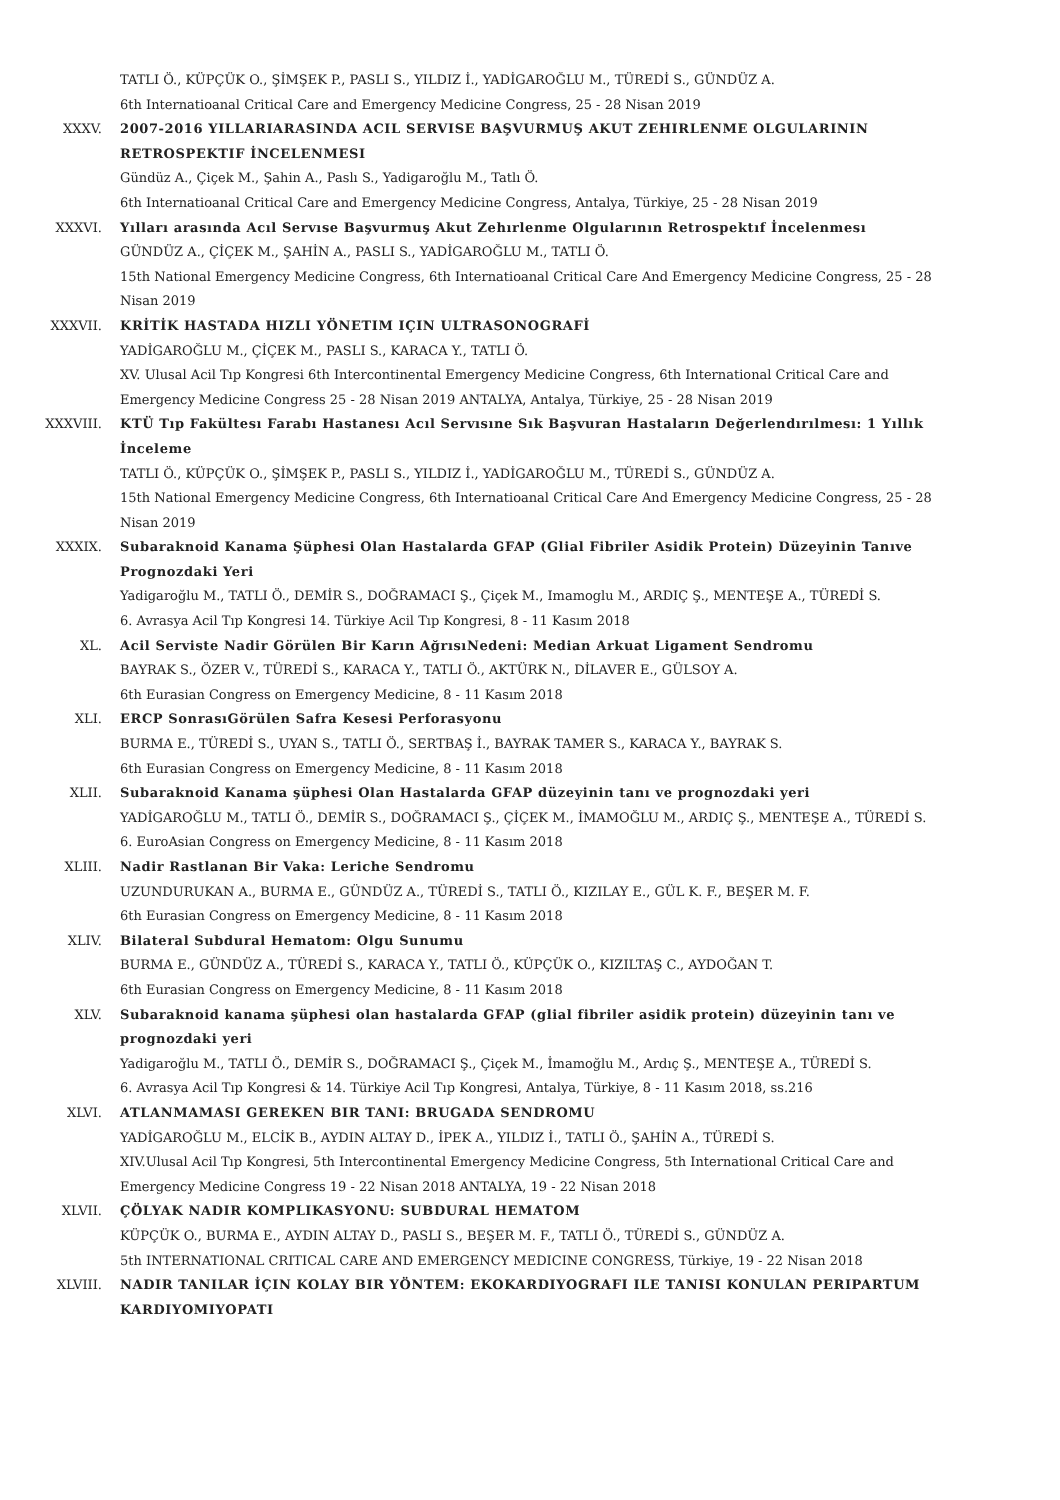TATLI Ö., KÜPÇÜK O., ŞİMŞEK P., PASLI S., YILDIZ İ., YADİGAROĞLU M., TÜREDİ S., GÜNDÜZ A.
6th Internatioanal Critical Care and Emergency Medicine Congress, 25 - 28 Nisan 2019
XXXV. 2007-2016 YILLARIARASINDA ACIL SERVISE BAŞVURMUŞ AKUT ZEHIRLENME OLGULARININ RETROSPEKTIF İNCELENMESI
Gündüz A., Çiçek M., Şahin A., Paslı S., Yadigaroğlu M., Tatlı Ö.
6th Internatioanal Critical Care and Emergency Medicine Congress, Antalya, Türkiye, 25 - 28 Nisan 2019
XXXVI. Yılları arasında Acıl Servıse Başvurmuş Akut Zehırlenme Olgularının Retrospektıf İncelenmesı
GÜNDÜZ A., ÇİÇEK M., ŞAHİN A., PASLI S., YADİGAROĞLU M., TATLI Ö.
15th National Emergency Medicine Congress, 6th Internatioanal Critical Care And Emergency Medicine Congress, 25 - 28 Nisan 2019
XXXVII. KRİTİK HASTADA HIZLI YÖNETIM IÇIN ULTRASONOGRAFİ
YADİGAROĞLU M., ÇİÇEK M., PASLI S., KARACA Y., TATLI Ö.
XV. Ulusal Acil Tıp Kongresi 6th Intercontinental Emergency Medicine Congress, 6th International Critical Care and Emergency Medicine Congress 25 - 28 Nisan 2019 ANTALYA, Antalya, Türkiye, 25 - 28 Nisan 2019
XXXVIII. KTÜ Tıp Fakültesı Farabı Hastanesı Acıl Servısıne Sık Başvuran Hastaların Değerlendırılmesı: 1 Yıllık İnceleme
TATLI Ö., KÜPÇÜK O., ŞİMŞEK P., PASLI S., YILDIZ İ., YADİGAROĞLU M., TÜREDİ S., GÜNDÜZ A.
15th National Emergency Medicine Congress, 6th Internatioanal Critical Care And Emergency Medicine Congress, 25 - 28 Nisan 2019
XXXIX. Subaraknoid Kanama Şüphesi Olan Hastalarda GFAP (Glial Fibriler Asidik Protein) Düzeyinin Tanıve Prognozdaki Yeri
Yadigaroğlu M., TATLI Ö., DEMİR S., DOĞRAMACI Ş., Çiçek M., Imamoglu M., ARDIÇ Ş., MENTEŞE A., TÜREDİ S.
6. Avrasya Acil Tıp Kongresi 14. Türkiye Acil Tıp Kongresi, 8 - 11 Kasım 2018
XL. Acil Serviste Nadir Görülen Bir Karın AğrısıNedeni: Median Arkuat Ligament Sendromu
BAYRAK S., ÖZER V., TÜREDİ S., KARACA Y., TATLI Ö., AKTÜRK N., DİLAVER E., GÜLSOY A.
6th Eurasian Congress on Emergency Medicine, 8 - 11 Kasım 2018
XLI. ERCP SonrasıGörülen Safra Kesesi Perforasyonu
BURMA E., TÜREDİ S., UYAN S., TATLI Ö., SERTBAŞ İ., BAYRAK TAMER S., KARACA Y., BAYRAK S.
6th Eurasian Congress on Emergency Medicine, 8 - 11 Kasım 2018
XLII. Subaraknoid Kanama şüphesi Olan Hastalarda GFAP düzeyinin tanı ve prognozdaki yeri
YADİGAROĞLU M., TATLI Ö., DEMİR S., DOĞRAMACI Ş., ÇİÇEK M., İMAMOĞLU M., ARDIÇ Ş., MENTEŞE A., TÜREDİ S.
6. EuroAsian Congress on Emergency Medicine, 8 - 11 Kasım 2018
XLIII. Nadir Rastlanan Bir Vaka: Leriche Sendromu
UZUNDURUKAN A., BURMA E., GÜNDÜZ A., TÜREDİ S., TATLI Ö., KIZILAY E., GÜL K. F., BEŞER M. F.
6th Eurasian Congress on Emergency Medicine, 8 - 11 Kasım 2018
XLIV. Bilateral Subdural Hematom: Olgu Sunumu
BURMA E., GÜNDÜZ A., TÜREDİ S., KARACA Y., TATLI Ö., KÜPÇÜK O., KIZILTAŞ C., AYDOĞAN T.
6th Eurasian Congress on Emergency Medicine, 8 - 11 Kasım 2018
XLV. Subaraknoid kanama şüphesi olan hastalarda GFAP (glial fibriler asidik protein) düzeyinin tanı ve prognozdaki yeri
Yadigaroğlu M., TATLI Ö., DEMİR S., DOĞRAMACI Ş., Çiçek M., İmamoğlu M., Ardıç Ş., MENTEŞE A., TÜREDİ S.
6. Avrasya Acil Tıp Kongresi & 14. Türkiye Acil Tıp Kongresi, Antalya, Türkiye, 8 - 11 Kasım 2018, ss.216
XLVI. ATLANMAMASI GEREKEN BIR TANI: BRUGADA SENDROMU
YADİGAROĞLU M., ELCİK B., AYDIN ALTAY D., İPEK A., YILDIZ İ., TATLI Ö., ŞAHİN A., TÜREDİ S.
XIV.Ulusal Acil Tıp Kongresi, 5th Intercontinental Emergency Medicine Congress, 5th International Critical Care and Emergency Medicine Congress 19 - 22 Nisan 2018 ANTALYA, 19 - 22 Nisan 2018
XLVII. ÇÖLYAK NADIR KOMPLIKASYONU: SUBDURAL HEMATOM
KÜPÇÜK O., BURMA E., AYDIN ALTAY D., PASLI S., BEŞER M. F., TATLI Ö., TÜREDİ S., GÜNDÜZ A.
5th INTERNATIONAL CRITICAL CARE AND EMERGENCY MEDICINE CONGRESS, Türkiye, 19 - 22 Nisan 2018
XLVIII. NADIR TANILAR İÇIN KOLAY BIR YÖNTEM: EKOKARDIYOGRAFI ILE TANISI KONULAN PERIPARTUM KARDIYOMIYOPATI